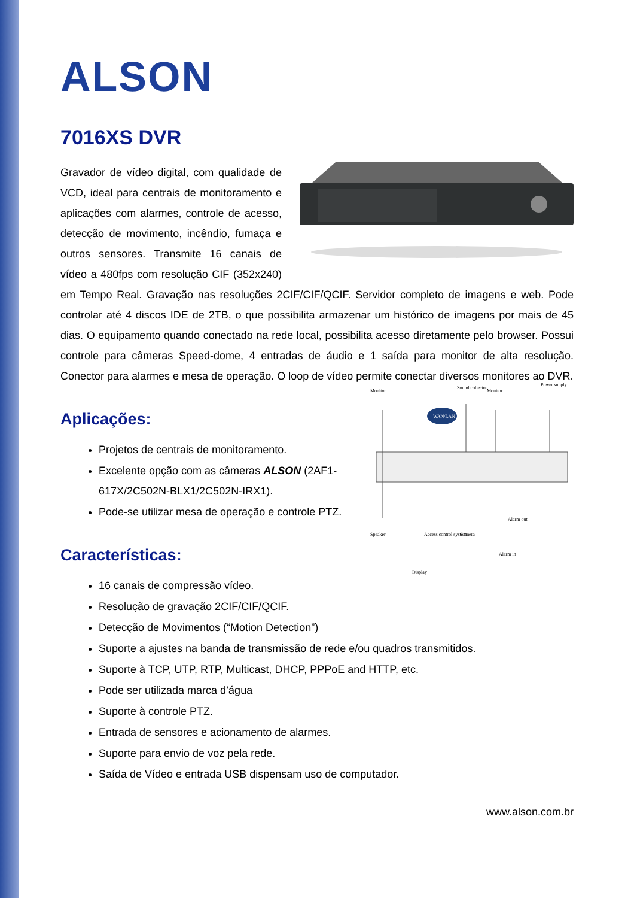ALSON
7016XS DVR
Gravador de vídeo digital, com qualidade de VCD, ideal para centrais de monitoramento e aplicações com alarmes, controle de acesso, detecção de movimento, incêndio, fumaça e outros sensores. Transmite 16 canais de vídeo a 480fps com resolução CIF (352x240) em Tempo Real. Gravação nas resoluções 2CIF/CIF/QCIF. Servidor completo de imagens e web. Pode controlar até 4 discos IDE de 2TB, o que possibilita armazenar um histórico de imagens por mais de 45 dias. O equipamento quando conectado na rede local, possibilita acesso diretamente pelo browser. Possui controle para câmeras Speed-dome, 4 entradas de áudio e 1 saída para monitor de alta resolução. Conector para alarmes e mesa de operação. O loop de vídeo permite conectar diversos monitores ao DVR.
Monitor
Sound collector
Monitor
Power supply
WAN/LAN
Speaker
Access control system
Camera
Alarm out
Alarm in
Display
Aplicações:
Projetos de centrais de monitoramento.
Excelente opção com as câmeras ALSON (2AF1-617X/2C502N-BLX1/2C502N-IRX1).
Pode-se utilizar mesa de operação e controle PTZ.
Características:
16 canais de compressão vídeo.
Resolução de gravação 2CIF/CIF/QCIF.
Detecção de Movimentos (“Motion Detection”)
Suporte a ajustes na banda de transmissão de rede e/ou quadros transmitidos.
Suporte à TCP, UTP, RTP, Multicast, DHCP, PPPoE and HTTP, etc.
Pode ser utilizada marca d’água
Suporte à controle PTZ.
Entrada de sensores e acionamento de alarmes.
Suporte para envio de voz pela rede.
Saída de Vídeo e entrada USB dispensam uso de computador.
www.alson.com.br